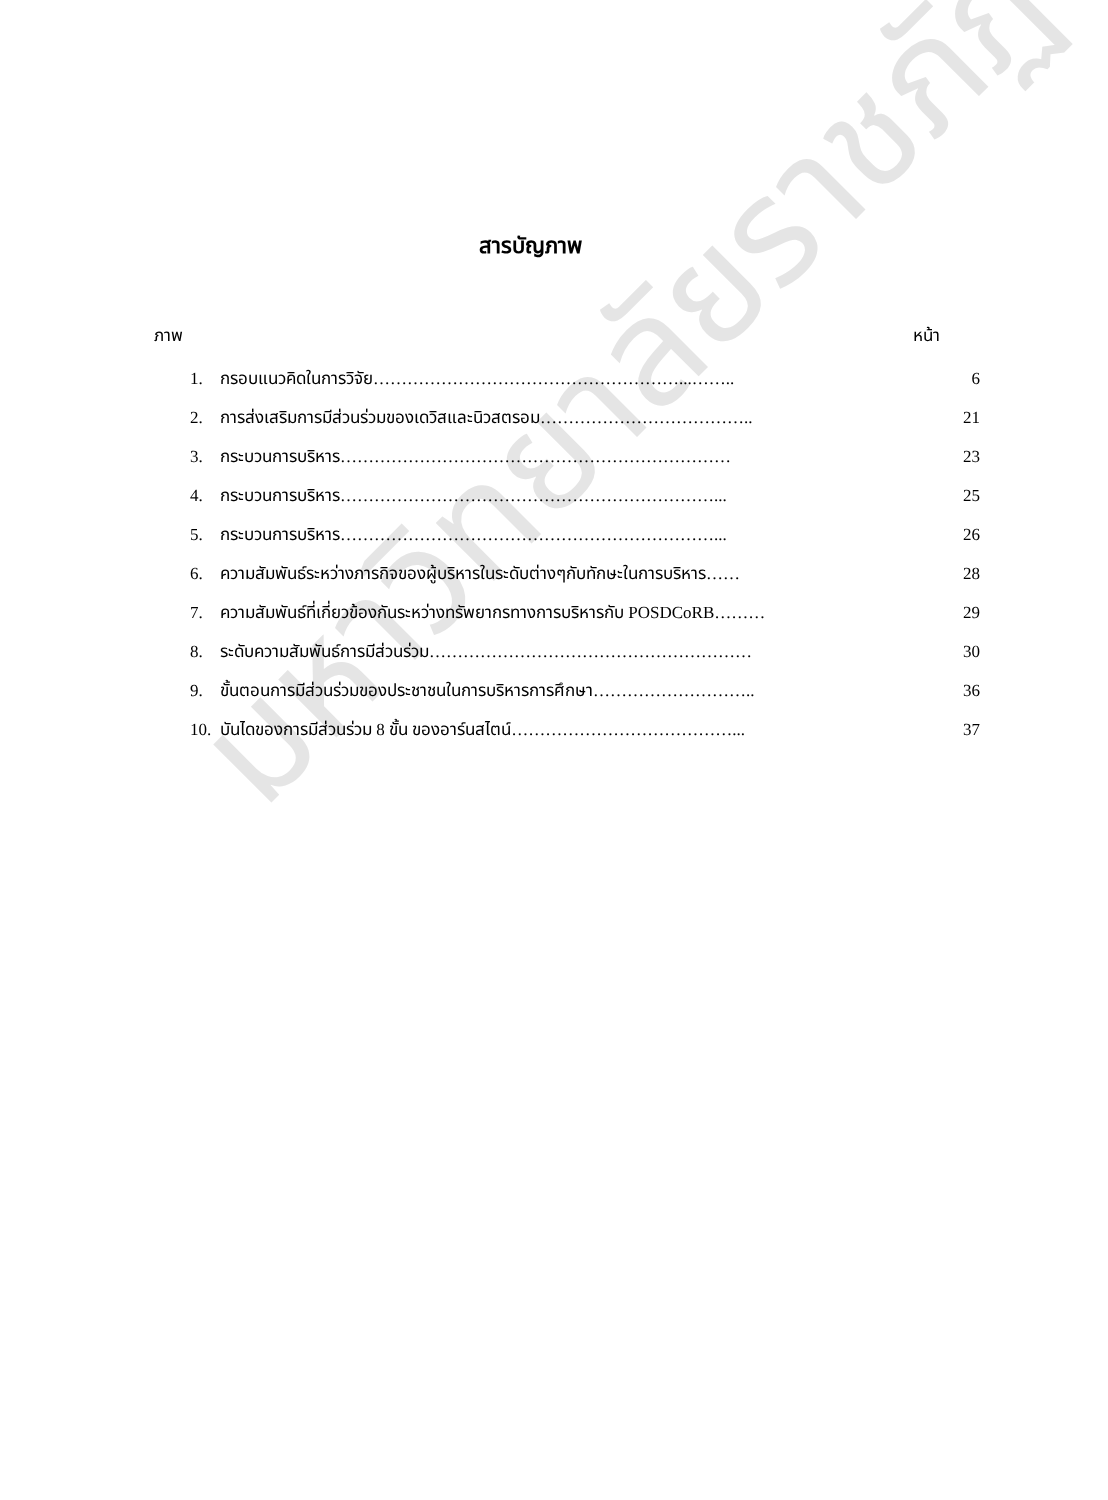มหาวิทยาลัยราชภัฏ
สารบัญภาพ
ภาพ หน้า
| 1. | กรอบแนวคิดในการวิจัย………………………………………………...…….. | 6 |
| 2. | การส่งเสริมการมีส่วนร่วมของเดวิสและนิวสตรอม……………………………….. | 21 |
| 3. | กระบวนการบริหาร…………………………………………………………… | 23 |
| 4. | กระบวนการบริหาร…………………………………………………………... | 25 |
| 5. | กระบวนการบริหาร…………………………………………………………... | 26 |
| 6. | ความสัมพันธ์ระหว่างภารกิจของผู้บริหารในระดับต่างๆกับทักษะในการบริหาร…… | 28 |
| 7. | ความสัมพันธ์ที่เกี่ยวข้องกันระหว่างทรัพยากรทางการบริหารกับ POSDCoRB……… | 29 |
| 8. | ระดับความสัมพันธ์การมีส่วนร่วม………………………………………………… | 30 |
| 9. | ขั้นตอนการมีส่วนร่วมของประชาชนในการบริหารการศึกษา……………………….. | 36 |
| 10. | บันไดของการมีส่วนร่วม 8 ขั้น ของอาร์นสไตน์…………………………………... | 37 |